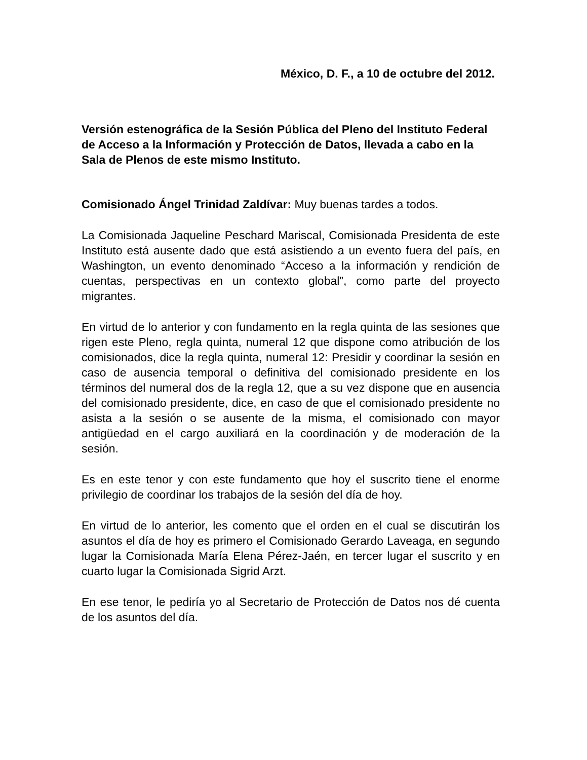México, D. F., a 10 de octubre del 2012.
Versión estenográfica de la Sesión Pública del Pleno del Instituto Federal de Acceso a la Información y Protección de Datos, llevada a cabo en la Sala de Plenos de este mismo Instituto.
Comisionado Ángel Trinidad Zaldívar: Muy buenas tardes a todos.
La Comisionada Jaqueline Peschard Mariscal, Comisionada Presidenta de este Instituto está ausente dado que está asistiendo a un evento fuera del país, en Washington, un evento denominado “Acceso a la información y rendición de cuentas, perspectivas en un contexto global”, como parte del proyecto migrantes.
En virtud de lo anterior y con fundamento en la regla quinta de las sesiones que rigen este Pleno, regla quinta, numeral 12 que dispone como atribución de los comisionados, dice la regla quinta, numeral 12: Presidir y coordinar la sesión en caso de ausencia temporal o definitiva del comisionado presidente en los términos del numeral dos de la regla 12, que a su vez dispone que en ausencia del comisionado presidente, dice, en caso de que el comisionado presidente no asista a la sesión o se ausente de la misma, el comisionado con mayor antigüedad en el cargo auxiliará en la coordinación y de moderación de la sesión.
Es en este tenor y con este fundamento que hoy el suscrito tiene el enorme privilegio de coordinar los trabajos de la sesión del día de hoy.
En virtud de lo anterior, les comento que el orden en el cual se discutirán los asuntos el día de hoy es primero el Comisionado Gerardo Laveaga, en segundo lugar la Comisionada María Elena Pérez-Jaén, en tercer lugar el suscrito y en cuarto lugar la Comisionada Sigrid Arzt.
En ese tenor, le pediría yo al Secretario de Protección de Datos nos dé cuenta de los asuntos del día.